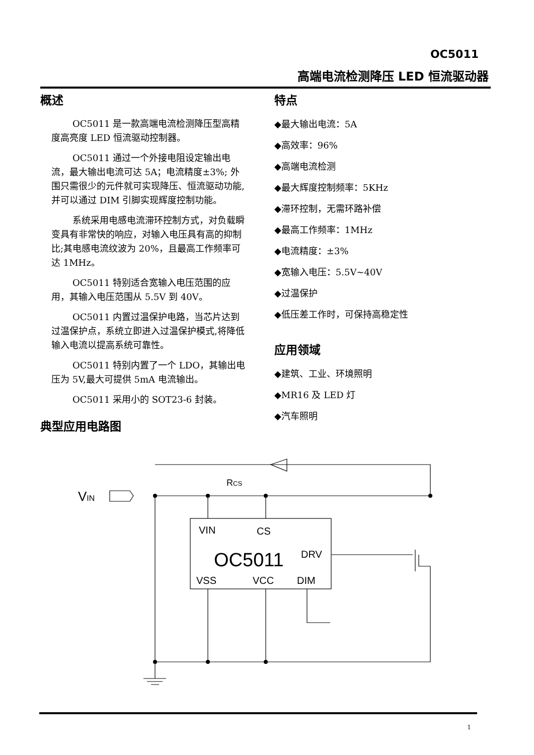OC5011
高端电流检测降压 LED 恒流驱动器
概述
OC5011 是一款高端电流检测降压型高精度高亮度 LED 恒流驱动控制器。
OC5011 通过一个外接电阻设定输出电流，最大输出电流可达 5A；电流精度±3%; 外围只需很少的元件就可实现降压、恒流驱动功能,并可以通过 DIM 引脚实现辉度控制功能。
系统采用电感电流滞环控制方式，对负载瞬变具有非常快的响应，对输入电压具有高的抑制比;其电感电流纹波为 20%，且最高工作频率可达 1MHz。
OC5011 特别适合宽输入电压范围的应用，其输入电压范围从 5.5V 到 40V。
OC5011 内置过温保护电路，当芯片达到过温保护点，系统立即进入过温保护模式,将降低输入电流以提高系统可靠性。
OC5011 特别内置了一个 LDO，其输出电压为 5V,最大可提供 5mA 电流输出。
OC5011 采用小的 SOT23-6 封装。
典型应用电路图
特点
◆最大输出电流：5A
◆高效率：96%
◆高端电流检测
◆最大辉度控制频率：5KHz
◆滞环控制，无需环路补偿
◆最高工作频率：1MHz
◆电流精度：±3%
◆宽输入电压：5.5V~40V
◆过温保护
◆低压差工作时，可保持高稳定性
应用领域
◆建筑、工业、环境照明
◆MR16 及 LED 灯
◆汽车照明
VIN
RCS
VIN
CS
OC5011
DRV
VSS
VCC
DIM
1